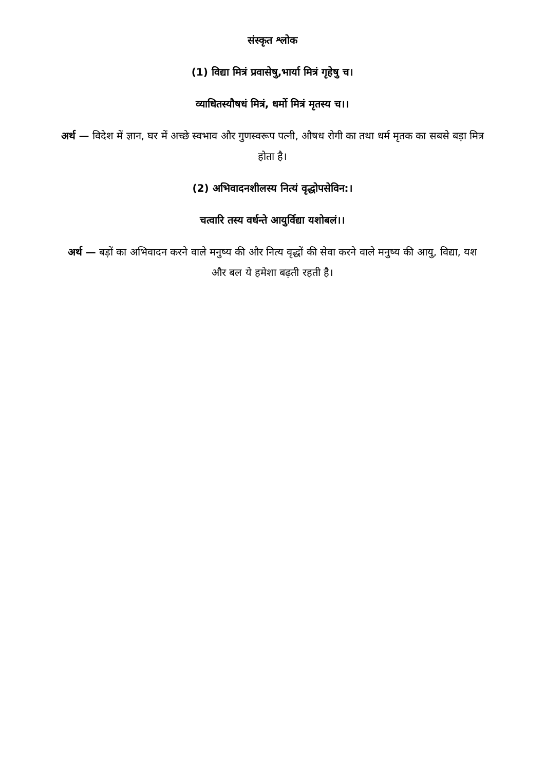संस्कृत श्लोक
(1) विद्या मित्रं प्रवासेषु,भार्या मित्रं गृहेषु च।
व्याधितस्यौषधं मित्रं, धर्मो मित्रं मृतस्य च।।
अर्थ — विदेश में ज्ञान, घर में अच्छे स्वभाव और गुणस्वरूप पत्नी, औषध रोगी का तथा धर्म मृतक का सबसे बड़ा मित्र होता है।
(2) अभिवादनशीलस्य नित्यं वृद्धोपसेविन:।
चत्वारि तस्य वर्धन्ते आयुर्विद्या यशोबलं।।
अर्थ — बड़ों का अभिवादन करने वाले मनुष्य की और नित्य वृद्धों की सेवा करने वाले मनुष्य की आयु, विद्या, यश और बल ये हमेशा बढ़ती रहती है।